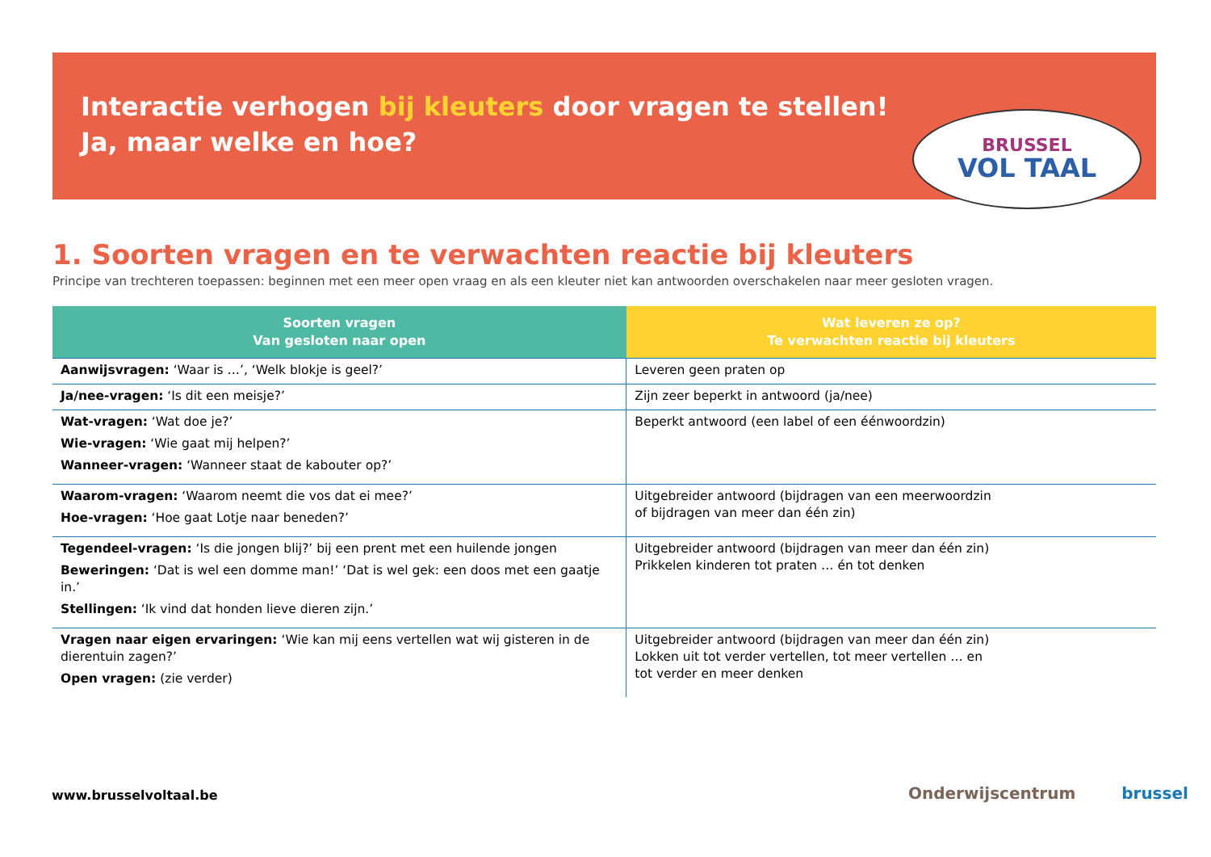Interactie verhogen bij kleuters door vragen te stellen!
Ja, maar welke en hoe?
BRUSSEL
VOL TAAL
1. Soorten vragen en te verwachten reactie bij kleuters
Principe van trechteren toepassen: beginnen met een meer open vraag en als een kleuter niet kan antwoorden overschakelen naar meer gesloten vragen.
| Soorten vragen Van gesloten naar open | Wat leveren ze op? Te verwachten reactie bij kleuters |
| --- | --- |
| Aanwijsvragen: ‘Waar is …’, ‘Welk blokje is geel?’ | Leveren geen praten op |
| Ja/nee-vragen: ‘Is dit een meisje?’ | Zijn zeer beperkt in antwoord (ja/nee) |
| Wat-vragen: ‘Wat doe je?’ Wie-vragen: ‘Wie gaat mij helpen?’ Wanneer-vragen: ‘Wanneer staat de kabouter op?’ | Beperkt antwoord (een label of een éénwoordzin) |
| Waarom-vragen: ‘Waarom neemt die vos dat ei mee?’ Hoe-vragen: ‘Hoe gaat Lotje naar beneden?’ | Uitgebreider antwoord (bijdragen van een meerwoordzin of bijdragen van meer dan één zin) |
| Tegendeel-vragen: ‘Is die jongen blij?’ bij een prent met een huilende jongen Beweringen: ‘Dat is wel een domme man!’ ‘Dat is wel gek: een doos met een gaatje in.’ Stellingen: ‘Ik vind dat honden lieve dieren zijn.’ | Uitgebreider antwoord (bijdragen van meer dan één zin) Prikkelen kinderen tot praten … én tot denken |
| Vragen naar eigen ervaringen: ‘Wie kan mij eens vertellen wat wij gisteren in de dierentuin zagen?’ Open vragen: (zie verder) | Uitgebreider antwoord (bijdragen van meer dan één zin) Lokken uit tot verder vertellen, tot meer vertellen … en tot verder en meer denken |
www.brusselvoltaal.be Onderwijscentrum brussel